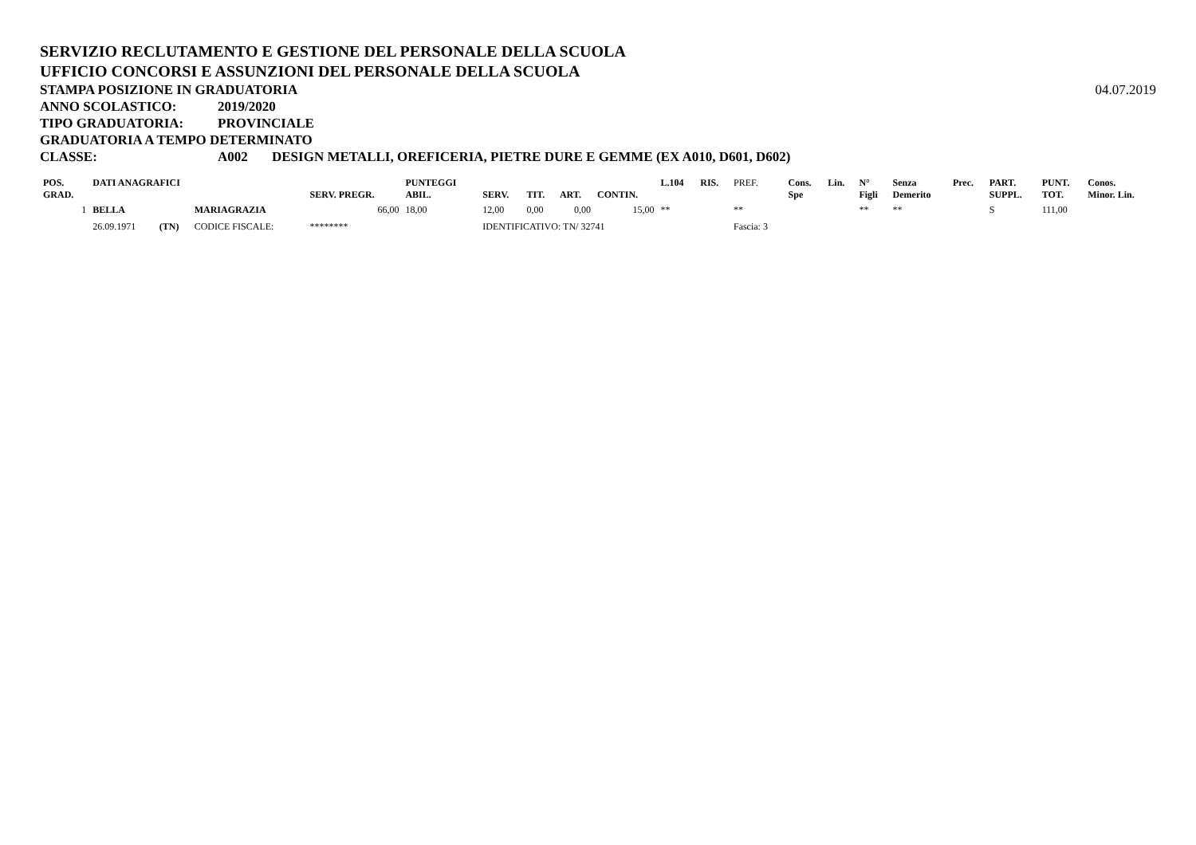SERVIZIO RECLUTAMENTO E GESTIONE DEL PERSONALE DELLA SCUOLA
UFFICIO CONCORSI E ASSUNZIONI DEL PERSONALE DELLA SCUOLA
STAMPA POSIZIONE IN GRADUATORIA 04.07.2019
ANNO SCOLASTICO: 2019/2020
TIPO GRADUATORIA: PROVINCIALE
GRADUATORIA A TEMPO DETERMINATO
CLASSE: A002 DESIGN METALLI, OREFICERIA, PIETRE DURE E GEMME (EX A010, D601, D602)
| POS. GRAD. | DATI ANAGRAFICI | | | SERV. PREGR. | PUNTEGGI ABIL. | SERV. | TIT. | ART. | CONTIN. | L.104 | RIS. | PREF. | Cons. Spe | Lin. | N° Figli | Senza Demerito | Prec. | PART. SUPPL. | PUNT. TOT. | Conos. Minor. Lin. |
| --- | --- | --- | --- | --- | --- | --- | --- | --- | --- | --- | --- | --- | --- | --- | --- | --- | --- | --- | --- | --- |
| 1 | BELLA | | MARIAGRAZIA | 66,00 | 18,00 | 12,00 | 0,00 | 0,00 | 15,00 | ** | | ** | | | ** | ** | | S | 111,00 | |
| | 26.09.1971 | (TN) | CODICE FISCALE: | ******** | | IDENTIFICATIVO: TN/ 32741 | | | | | | Fascia: 3 | | | | | | | | |